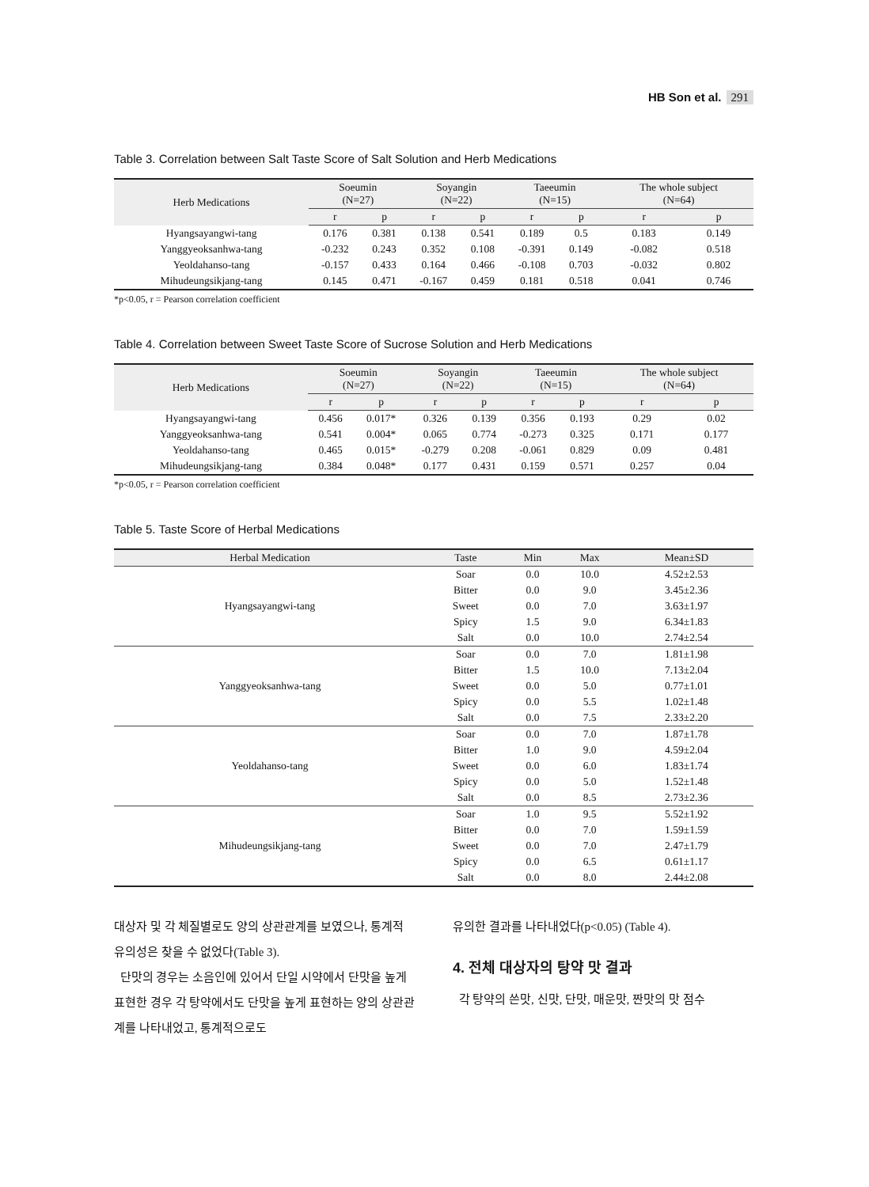HB Son et al. 291
Table 3. Correlation between Salt Taste Score of Salt Solution and Herb Medications
| Herb Medications | Soeumin (N=27) | | Soyangin (N=22) | | Taeeumin (N=15) | | The whole subject (N=64) | |
| --- | --- | --- | --- | --- | --- | --- | --- | --- |
| | r | p | r | p | r | p | r | p |
| Hyangsayangwi-tang | 0.176 | 0.381 | 0.138 | 0.541 | 0.189 | 0.5 | 0.183 | 0.149 |
| Yanggyeoksanhwa-tang | -0.232 | 0.243 | 0.352 | 0.108 | -0.391 | 0.149 | -0.082 | 0.518 |
| Yeoldahanso-tang | -0.157 | 0.433 | 0.164 | 0.466 | -0.108 | 0.703 | -0.032 | 0.802 |
| Mihudeungsikjang-tang | 0.145 | 0.471 | -0.167 | 0.459 | 0.181 | 0.518 | 0.041 | 0.746 |
*p<0.05, r = Pearson correlation coefficient
Table 4. Correlation between Sweet Taste Score of Sucrose Solution and Herb Medications
| Herb Medications | Soeumin (N=27) | | Soyangin (N=22) | | Taeeumin (N=15) | | The whole subject (N=64) | |
| --- | --- | --- | --- | --- | --- | --- | --- | --- |
| | r | p | r | p | r | p | r | p |
| Hyangsayangwi-tang | 0.456 | 0.017* | 0.326 | 0.139 | 0.356 | 0.193 | 0.29 | 0.02 |
| Yanggyeoksanhwa-tang | 0.541 | 0.004* | 0.065 | 0.774 | -0.273 | 0.325 | 0.171 | 0.177 |
| Yeoldahanso-tang | 0.465 | 0.015* | -0.279 | 0.208 | -0.061 | 0.829 | 0.09 | 0.481 |
| Mihudeungsikjang-tang | 0.384 | 0.048* | 0.177 | 0.431 | 0.159 | 0.571 | 0.257 | 0.04 |
*p<0.05, r = Pearson correlation coefficient
Table 5. Taste Score of Herbal Medications
| Herbal Medication | Taste | Min | Max | Mean±SD |
| --- | --- | --- | --- | --- |
| Hyangsayangwi-tang | Soar | 0.0 | 10.0 | 4.52±2.53 |
| | Bitter | 0.0 | 9.0 | 3.45±2.36 |
| | Sweet | 0.0 | 7.0 | 3.63±1.97 |
| | Spicy | 1.5 | 9.0 | 6.34±1.83 |
| | Salt | 0.0 | 10.0 | 2.74±2.54 |
| Yanggyeoksanhwa-tang | Soar | 0.0 | 7.0 | 1.81±1.98 |
| | Bitter | 1.5 | 10.0 | 7.13±2.04 |
| | Sweet | 0.0 | 5.0 | 0.77±1.01 |
| | Spicy | 0.0 | 5.5 | 1.02±1.48 |
| | Salt | 0.0 | 7.5 | 2.33±2.20 |
| Yeoldahanso-tang | Soar | 0.0 | 7.0 | 1.87±1.78 |
| | Bitter | 1.0 | 9.0 | 4.59±2.04 |
| | Sweet | 0.0 | 6.0 | 1.83±1.74 |
| | Spicy | 0.0 | 5.0 | 1.52±1.48 |
| | Salt | 0.0 | 8.5 | 2.73±2.36 |
| Mihudeungsikjang-tang | Soar | 1.0 | 9.5 | 5.52±1.92 |
| | Bitter | 0.0 | 7.0 | 1.59±1.59 |
| | Sweet | 0.0 | 7.0 | 2.47±1.79 |
| | Spicy | 0.0 | 6.5 | 0.61±1.17 |
| | Salt | 0.0 | 8.0 | 2.44±2.08 |
대상자 및 각 체질별로도 양의 상관관계를 보였으나, 통계적 유의성은 찾을 수 없었다(Table 3).
단맛의 경우는 소음인에 있어서 단일 시약에서 단맛을 높게 표현한 경우 각 탕약에서도 단맛을 높게 표현하는 양의 상관관계를 나타내었고, 통계적으로도
유의한 결과를 나타내었다(p<0.05) (Table 4).
4. 전체 대상자의 탕약 맛 결과
각 탕약의 쓴맛, 신맛, 단맛, 매운맛, 짠맛의 맛 점수